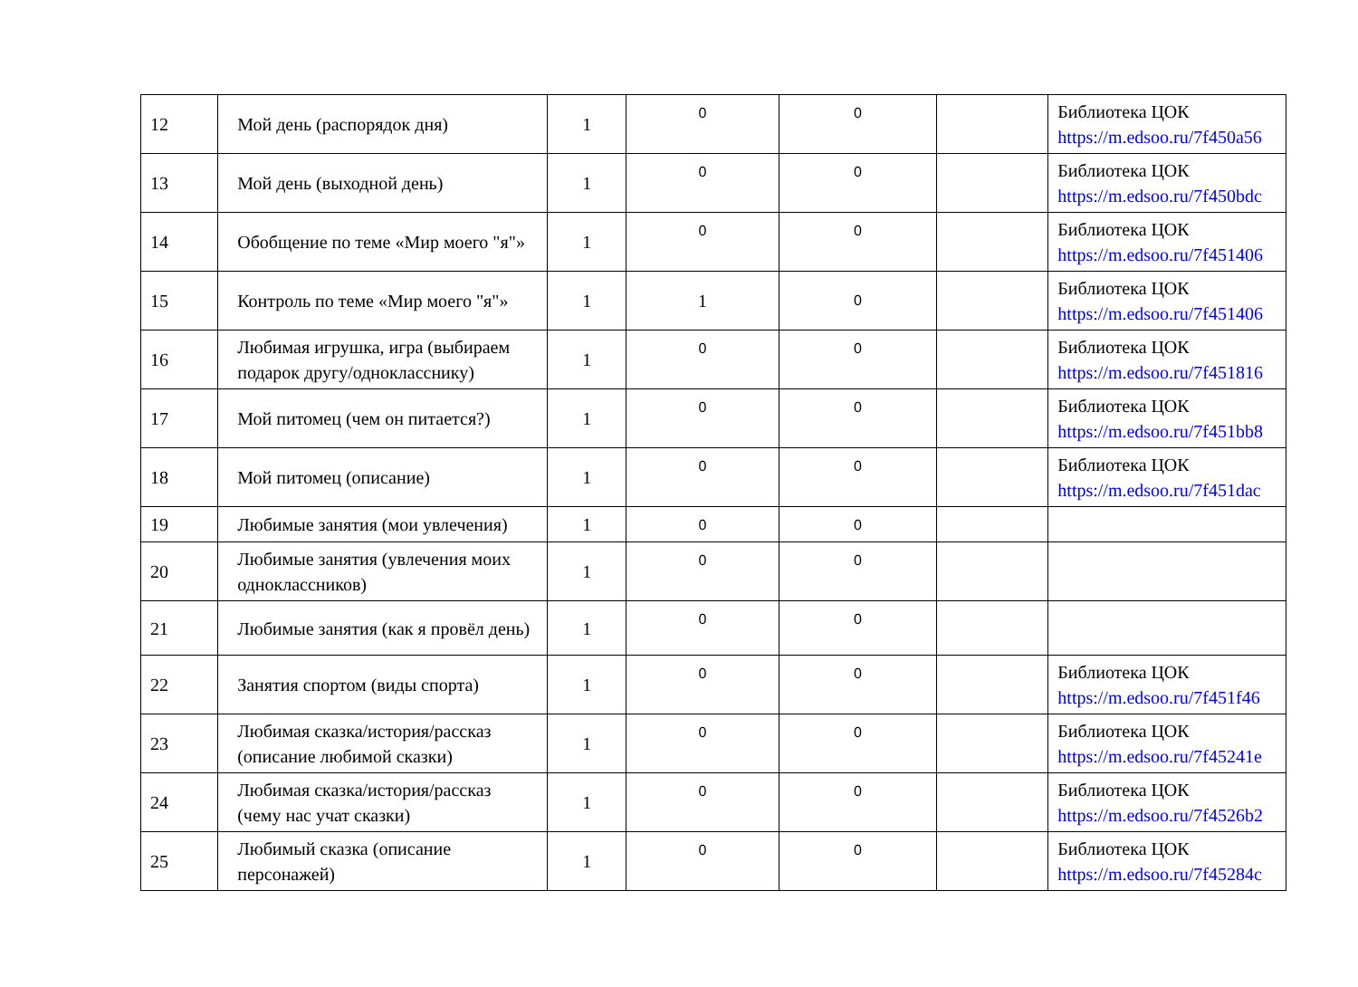| 12 | Мой день (распорядок дня) | 1 | 0 | 0 | | Библиотека ЦОК https://m.edsoo.ru/7f450a56 |
| 13 | Мой день (выходной день) | 1 | 0 | 0 | | Библиотека ЦОК https://m.edsoo.ru/7f450bdc |
| 14 | Обобщение по теме «Мир моего "я"» | 1 | 0 | 0 | | Библиотека ЦОК https://m.edsoo.ru/7f451406 |
| 15 | Контроль по теме «Мир моего "я"» | 1 | 1 | 0 | | Библиотека ЦОК https://m.edsoo.ru/7f451406 |
| 16 | Любимая игрушка, игра (выбираем подарок другу/однокласснику) | 1 | 0 | 0 | | Библиотека ЦОК https://m.edsoo.ru/7f451816 |
| 17 | Мой питомец (чем он питается?) | 1 | 0 | 0 | | Библиотека ЦОК https://m.edsoo.ru/7f451bb8 |
| 18 | Мой питомец (описание) | 1 | 0 | 0 | | Библиотека ЦОК https://m.edsoo.ru/7f451dac |
| 19 | Любимые занятия (мои увлечения) | 1 | 0 | 0 | | |
| 20 | Любимые занятия (увлечения моих одноклассников) | 1 | 0 | 0 | | |
| 21 | Любимые занятия (как я провёл день) | 1 | 0 | 0 | | |
| 22 | Занятия спортом (виды спорта) | 1 | 0 | 0 | | Библиотека ЦОК https://m.edsoo.ru/7f451f46 |
| 23 | Любимая сказка/история/рассказ (описание любимой сказки) | 1 | 0 | 0 | | Библиотека ЦОК https://m.edsoo.ru/7f45241e |
| 24 | Любимая сказка/история/рассказ (чему нас учат сказки) | 1 | 0 | 0 | | Библиотека ЦОК https://m.edsoo.ru/7f4526b2 |
| 25 | Любимый сказка (описание персонажей) | 1 | 0 | 0 | | Библиотека ЦОК https://m.edsoo.ru/7f45284c |